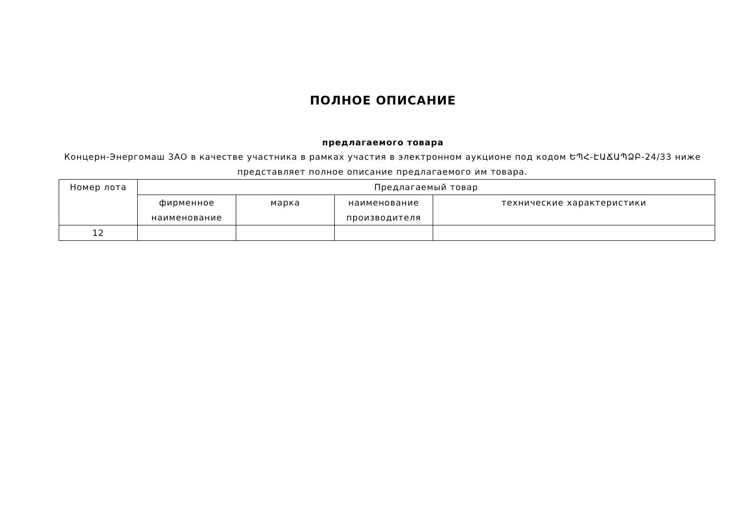ПОЛНОЕ ОПИСАНИЕ
предлагаемого товара
Концерн-Энергомаш ЗАО в качестве участника в рамках участия в электронном аукционе под кодом ԵՊՀ-ԷԱՃԱՊՁԲ-24/33 ниже представляет полное описание предлагаемого им товара.
| Номер лота | Предлагаемый товар | | | |
| --- | --- | --- | --- | --- |
| | фирменное наименование | марка | наименование производителя | технические характеристики |
| 12 | | | | |